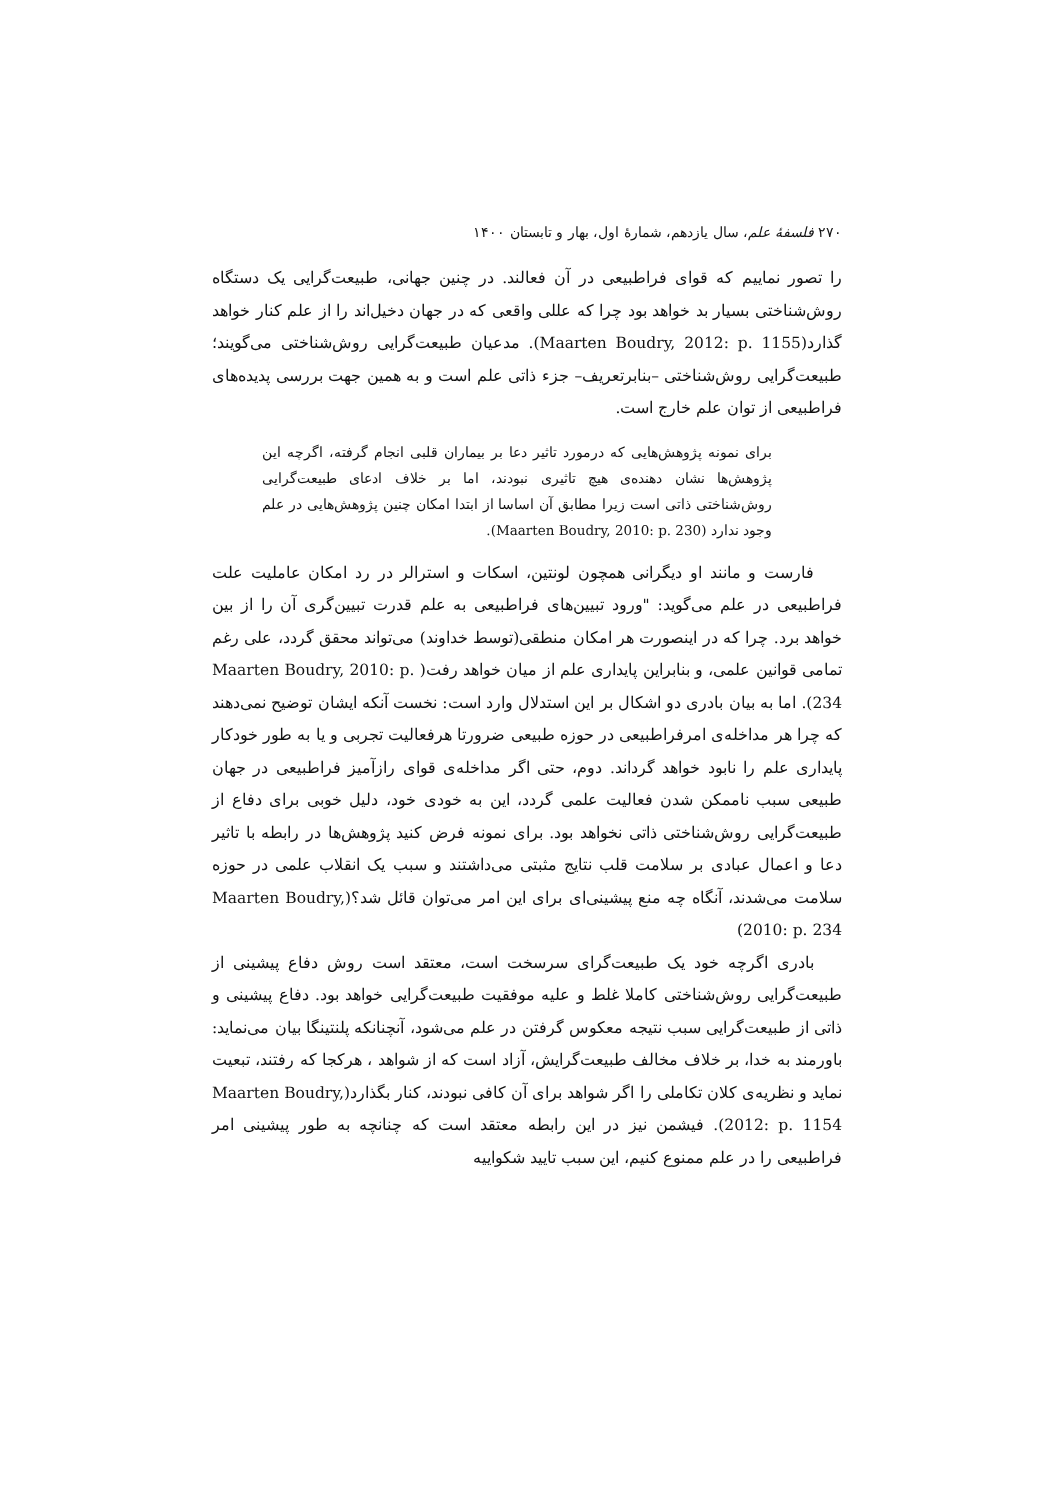۲۷۰ فلسفهٔ علم، سال یازدهم، شمارهٔ اول، بهار و تابستان ۱۴۰۰
را تصور نماییم که قوای فراطبیعی در آن فعالند. در چنین جهانی، طبیعت‌گرایی یک دستگاه روش‌شناختی بسیار بد خواهد بود چرا که عللی واقعی که در جهان دخیل‌اند را از علم کنار خواهد گذارد(Maarten Boudry, 2012: p. 1155). مدعیان طبیعت‌گرایی روش‌شناختی می‌گویند؛ طبیعت‌گرایی روش‌شناختی –بنابرتعریف– جزء ذاتی علم است و به همین جهت بررسی پدیده‌های فراطبیعی از توان علم خارج است.
برای نمونه پژوهش‌هایی که درمورد تاثیر دعا بر بیماران قلبی انجام گرفته، اگرچه این پژوهش‌ها نشان دهنده‌ی هیچ تاثیری نبودند، اما بر خلاف ادعای طبیعت‌گرایی روش‌شناختی ذاتی است زیرا مطابق آن اساسا از ابتدا امکان چنین پژوهش‌هایی در علم وجود ندارد (Maarten Boudry, 2010: p. 230).
فارست و مانند او دیگرانی همچون لونتین، اسکات و استرالر در رد امکان عاملیت علت فراطبیعی در علم می‌گوید: "ورود تبیین‌های فراطبیعی به علم قدرت تبیین‌گری آن را از بین خواهد برد. چرا که در اینصورت هر امکان منطقی(توسط خداوند) می‌تواند محقق گردد، علی رغم تمامی قوانین علمی، و بنابراین پایداری علم از میان خواهد رفت( Maarten Boudry, 2010: p. 234). اما به بیان بادری دو اشکال بر این استدلال وارد است: نخست آنکه ایشان توضیح نمی‌دهند که چرا هر مداخله‌ی امرفراطبیعی در حوزه طبیعی ضرورتا هرفعالیت تجربی و یا به طور خودکار پایداری علم را نابود خواهد گرداند. دوم، حتی اگر مداخله‌ی قوای رازآمیز فراطبیعی در جهان طبیعی سبب ناممکن شدن فعالیت علمی گردد، این به خودی خود، دلیل خوبی برای دفاع از طبیعت‌گرایی روش‌شناختی ذاتی نخواهد بود. برای نمونه فرض کنید پژوهش‌ها در رابطه با تاثیر دعا و اعمال عبادی بر سلامت قلب نتایج مثبتی می‌داشتند و سبب یک انقلاب علمی در حوزه سلامت می‌شدند، آنگاه چه منع پیشینی‌ای برای این امر می‌توان قائل شد؟(Maarten Boudry, 2010: p. 234)
بادری اگرچه خود یک طبیعت‌گرای سرسخت است، معتقد است روش دفاع پیشینی از طبیعت‌گرایی روش‌شناختی کاملا غلط و علیه موفقیت طبیعت‌گرایی خواهد بود. دفاع پیشینی و ذاتی از طبیعت‌گرایی سبب نتیجه معکوس گرفتن در علم می‌شود، آنچنانکه پلنتینگا بیان می‌نماید: باورمند به خدا، بر خلاف مخالف طبیعت‌گرایش، آزاد است که از شواهد ، هرکجا که رفتند، تبعیت نماید و نظریه‌ی کلان تکاملی را اگر شواهد برای آن کافی نبودند، کنار بگذارد(Maarten Boudry, 2012: p. 1154). فیشمن نیز در این رابطه معتقد است که چنانچه به طور پیشینی امر فراطبیعی را در علم ممنوع کنیم، این سبب تایید شکواییه